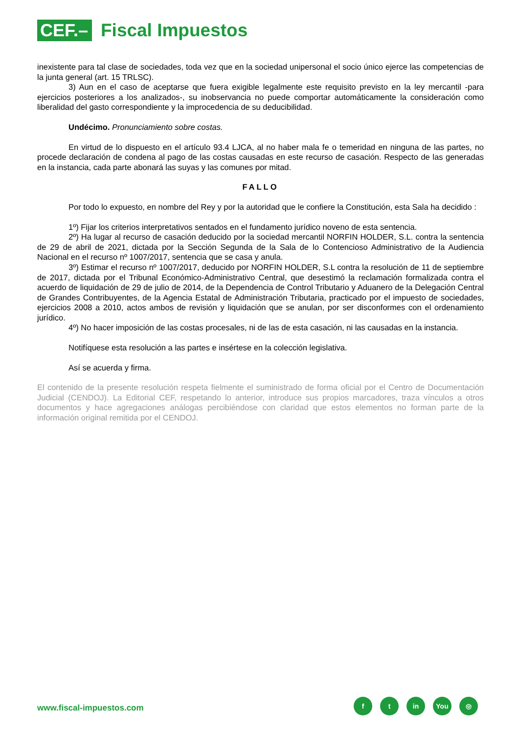CEF.–
Fiscal Impuestos
inexistente para tal clase de sociedades, toda vez que en la sociedad unipersonal el socio único ejerce las competencias de la junta general (art. 15 TRLSC).
3) Aun en el caso de aceptarse que fuera exigible legalmente este requisito previsto en la ley mercantil -para ejercicios posteriores a los analizados-, su inobservancia no puede comportar automáticamente la consideración como liberalidad del gasto correspondiente y la improcedencia de su deducibilidad.
Undécimo. Pronunciamiento sobre costas.
En virtud de lo dispuesto en el artículo 93.4 LJCA, al no haber mala fe o temeridad en ninguna de las partes, no procede declaración de condena al pago de las costas causadas en este recurso de casación. Respecto de las generadas en la instancia, cada parte abonará las suyas y las comunes por mitad.
FALLO
Por todo lo expuesto, en nombre del Rey y por la autoridad que le confiere la Constitución, esta Sala ha decidido :
1º) Fijar los criterios interpretativos sentados en el fundamento jurídico noveno de esta sentencia.
2º) Ha lugar al recurso de casación deducido por la sociedad mercantil NORFIN HOLDER, S.L. contra la sentencia de 29 de abril de 2021, dictada por la Sección Segunda de la Sala de lo Contencioso Administrativo de la Audiencia Nacional en el recurso nº 1007/2017, sentencia que se casa y anula.
3º) Estimar el recurso nº 1007/2017, deducido por NORFIN HOLDER, S.L contra la resolución de 11 de septiembre de 2017, dictada por el Tribunal Económico-Administrativo Central, que desestimó la reclamación formalizada contra el acuerdo de liquidación de 29 de julio de 2014, de la Dependencia de Control Tributario y Aduanero de la Delegación Central de Grandes Contribuyentes, de la Agencia Estatal de Administración Tributaria, practicado por el impuesto de sociedades, ejercicios 2008 a 2010, actos ambos de revisión y liquidación que se anulan, por ser disconformes con el ordenamiento jurídico.
4º) No hacer imposición de las costas procesales, ni de las de esta casación, ni las causadas en la instancia.
Notifíquese esta resolución a las partes e insértese en la colección legislativa.
Así se acuerda y firma.
El contenido de la presente resolución respeta fielmente el suministrado de forma oficial por el Centro de Documentación Judicial (CENDOJ). La Editorial CEF, respetando lo anterior, introduce sus propios marcadores, traza vínculos a otros documentos y hace agregaciones análogas percibiéndose con claridad que estos elementos no forman parte de la información original remitida por el CENDOJ.
www.fiscal-impuestos.com
ft in You ◎